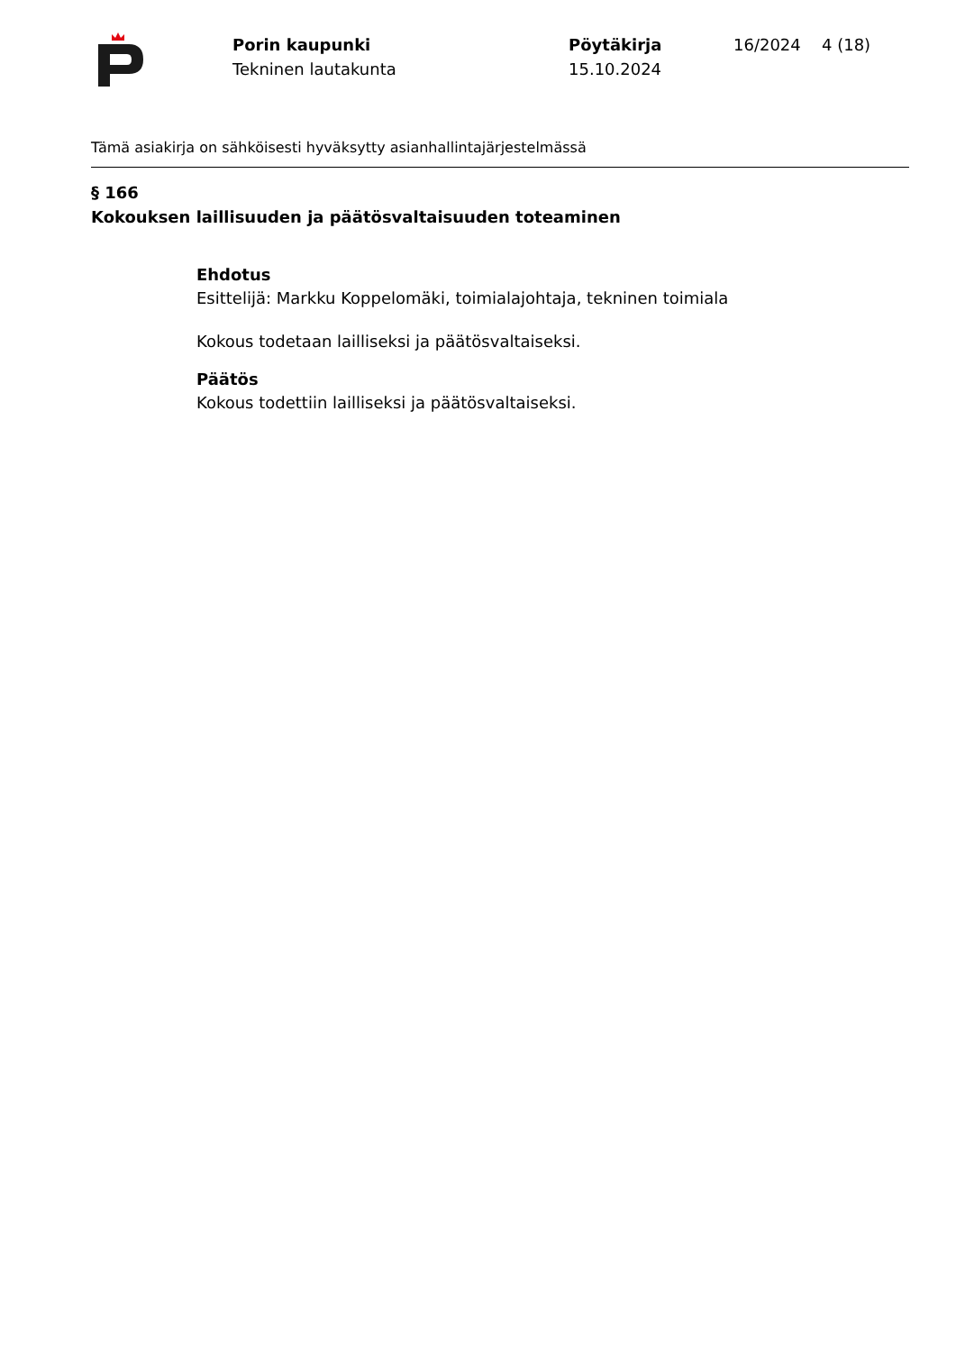Porin kaupunki
Tekninen lautakunta
Pöytäkirja
15.10.2024
16/2024 4 (18)
Tämä asiakirja on sähköisesti hyväksytty asianhallintajärjestelmässä
§ 166
Kokouksen laillisuuden ja päätösvaltaisuuden toteaminen
Ehdotus
Esittelijä: Markku Koppelomäki, toimialajohtaja, tekninen toimiala
Kokous todetaan lailliseksi ja päätösvaltaiseksi.
Päätös
Kokous todettiin lailliseksi ja päätösvaltaiseksi.